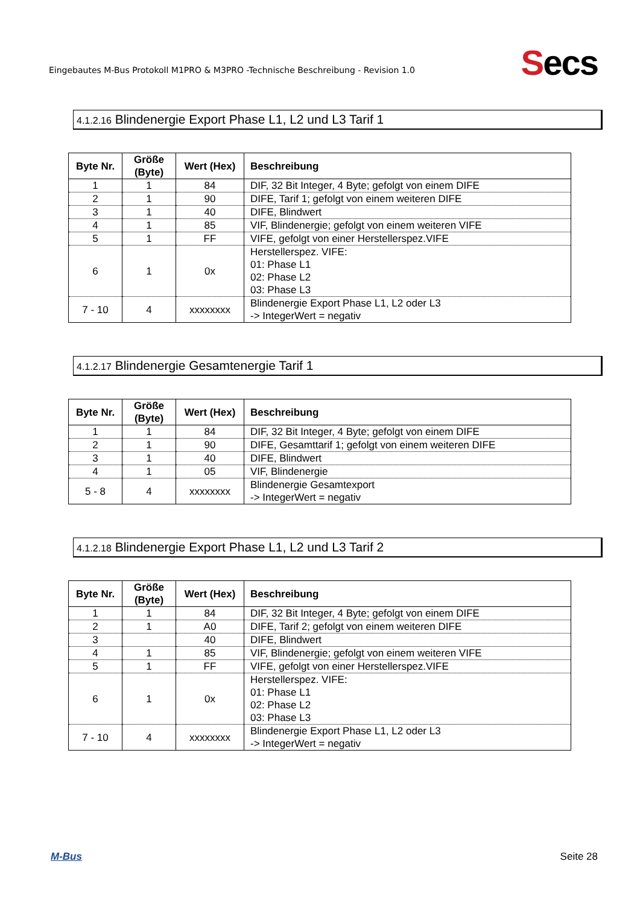Eingebautes M-Bus Protokoll M1PRO & M3PRO -Technische Beschreibung - Revision 1.0
Secs
4.1.2.16 Blindenergie Export Phase L1, L2 und L3 Tarif 1
| Byte Nr. | Größe (Byte) | Wert (Hex) | Beschreibung |
| --- | --- | --- | --- |
| 1 | 1 | 84 | DIF, 32 Bit Integer, 4 Byte; gefolgt von einem DIFE |
| 2 | 1 | 90 | DIFE, Tarif 1; gefolgt von einem weiteren DIFE |
| 3 | 1 | 40 | DIFE, Blindwert |
| 4 | 1 | 85 | VIF, Blindenergie; gefolgt von einem weiteren VIFE |
| 5 | 1 | FF | VIFE, gefolgt von einer Herstellerspez.VIFE |
| 6 | 1 | 0x | Herstellerspez. VIFE: 01: Phase L1 02: Phase L2 03: Phase L3 |
| 7 - 10 | 4 | xxxxxxxx | Blindenergie Export Phase L1, L2 oder L3 -> IntegerWert = negativ |
4.1.2.17 Blindenergie Gesamtenergie Tarif 1
| Byte Nr. | Größe (Byte) | Wert (Hex) | Beschreibung |
| --- | --- | --- | --- |
| 1 | 1 | 84 | DIF, 32 Bit Integer, 4 Byte; gefolgt von einem DIFE |
| 2 | 1 | 90 | DIFE, Gesamttarif 1; gefolgt von einem weiteren DIFE |
| 3 | 1 | 40 | DIFE, Blindwert |
| 4 | 1 | 05 | VIF, Blindenergie |
| 5 - 8 | 4 | xxxxxxxx | Blindenergie Gesamtexport -> IntegerWert = negativ |
4.1.2.18 Blindenergie Export Phase L1, L2 und L3 Tarif 2
| Byte Nr. | Größe (Byte) | Wert (Hex) | Beschreibung |
| --- | --- | --- | --- |
| 1 | 1 | 84 | DIF, 32 Bit Integer, 4 Byte; gefolgt von einem DIFE |
| 2 | 1 | A0 | DIFE, Tarif 2; gefolgt von einem weiteren DIFE |
| 3 | | 40 | DIFE, Blindwert |
| 4 | 1 | 85 | VIF, Blindenergie; gefolgt von einem weiteren VIFE |
| 5 | 1 | FF | VIFE, gefolgt von einer Herstellerspez.VIFE |
| 6 | 1 | 0x | Herstellerspez. VIFE: 01: Phase L1 02: Phase L2 03: Phase L3 |
| 7 - 10 | 4 | xxxxxxxx | Blindenergie Export Phase L1, L2 oder L3 -> IntegerWert = negativ |
M-Bus Seite 28